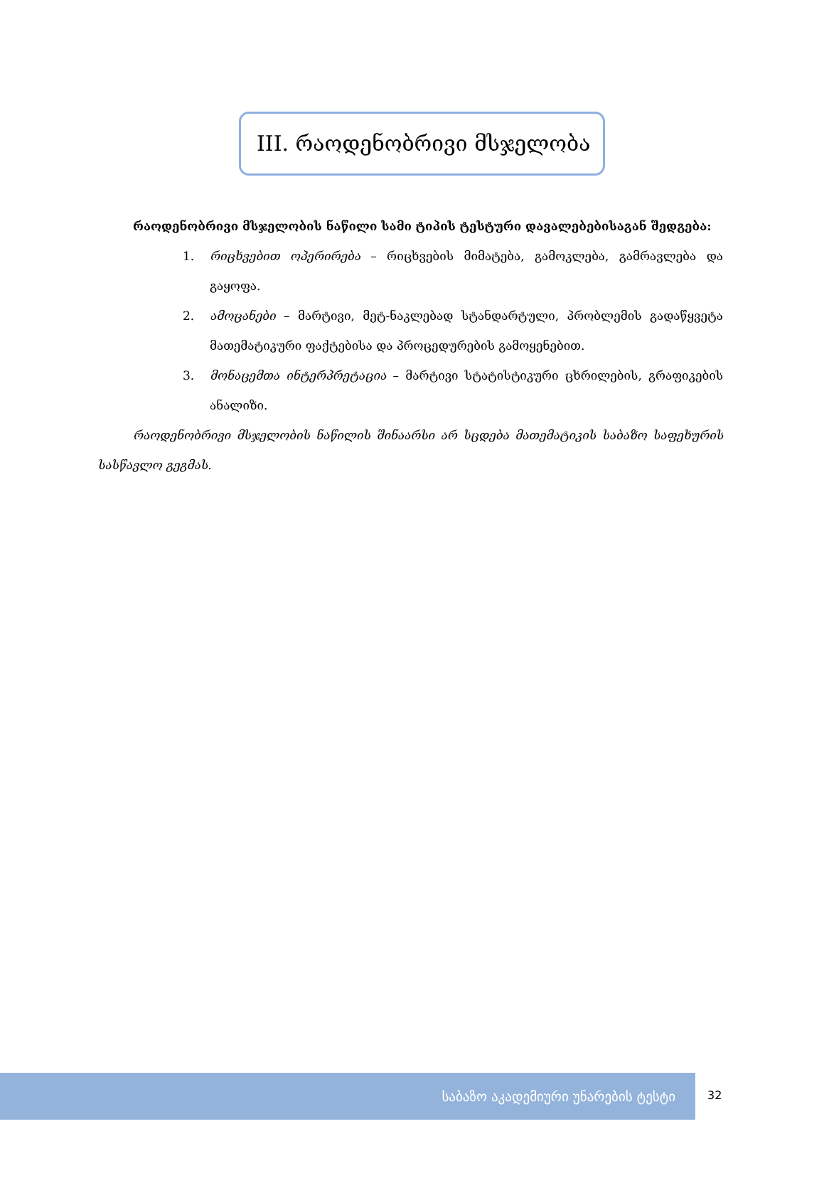III. რაოდენობრივი მსჯელობა
რაოდენობრივი მსჯელობის ნაწილი სამი ტიპის ტესტური დავალებებისაგან შედგება:
1. რიცხვებით ოპერირება – რიცხვების მიმატება, გამოკლება, გამრავლება და გაყოფა.
2. ამოცანები – მარტივი, მეტ-ნაკლებად სტანდარტული, პრობლემის გადაწყვეტა მათემატიკური ფაქტებისა და პროცედურების გამოყენებით.
3. მონაცემთა ინტერპრეტაცია – მარტივი სტატისტიკური ცხრილების, გრაფიკების ანალიზი.
რაოდენობრივი მსჯელობის ნაწილის შინაარსი არ სცდება მათემატიკის საბაზო საფეხურის სასწავლო გეგმას.
საბაზო აკადემიური უნარების ტესტი
32